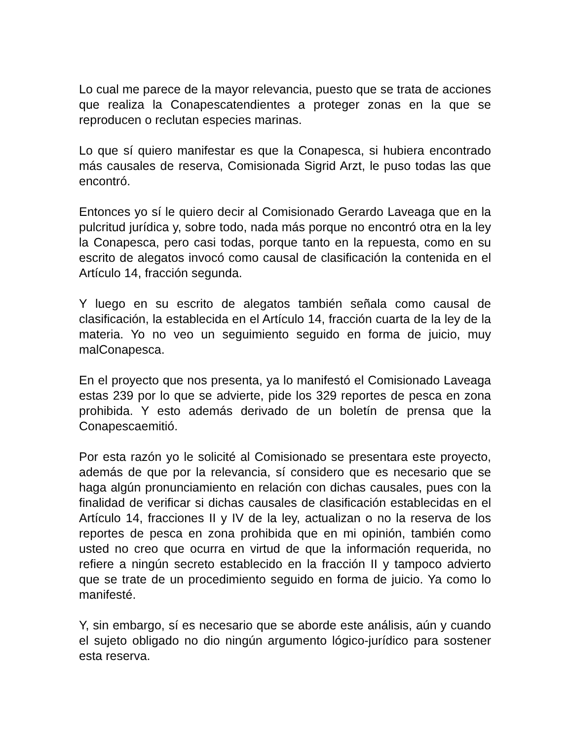Lo cual me parece de la mayor relevancia, puesto que se trata de acciones que realiza la Conapescatendientes a proteger zonas en la que se reproducen o reclutan especies marinas.
Lo que sí quiero manifestar es que la Conapesca, si hubiera encontrado más causales de reserva, Comisionada Sigrid Arzt, le puso todas las que encontró.
Entonces yo sí le quiero decir al Comisionado Gerardo Laveaga que en la pulcritud jurídica y, sobre todo, nada más porque no encontró otra en la ley la Conapesca, pero casi todas, porque tanto en la repuesta, como en su escrito de alegatos invocó como causal de clasificación la contenida en el Artículo 14, fracción segunda.
Y luego en su escrito de alegatos también señala como causal de clasificación, la establecida en el Artículo 14, fracción cuarta de la ley de la materia. Yo no veo un seguimiento seguido en forma de juicio, muy malConapesca.
En el proyecto que nos presenta, ya lo manifestó el Comisionado Laveaga estas 239 por lo que se advierte, pide los 329 reportes de pesca en zona prohibida. Y esto además derivado de un boletín de prensa que la Conapescaemitió.
Por esta razón yo le solicité al Comisionado se presentara este proyecto, además de que por la relevancia, sí considero que es necesario que se haga algún pronunciamiento en relación con dichas causales, pues con la finalidad de verificar si dichas causales de clasificación establecidas en el Artículo 14, fracciones II y IV de la ley, actualizan o no la reserva de los reportes de pesca en zona prohibida que en mi opinión, también como usted no creo que ocurra en virtud de que la información requerida, no refiere a ningún secreto establecido en la fracción II y tampoco advierto que se trate de un procedimiento seguido en forma de juicio. Ya como lo manifesté.
Y, sin embargo, sí es necesario que se aborde este análisis, aún y cuando el sujeto obligado no dio ningún argumento lógico-jurídico para sostener esta reserva.